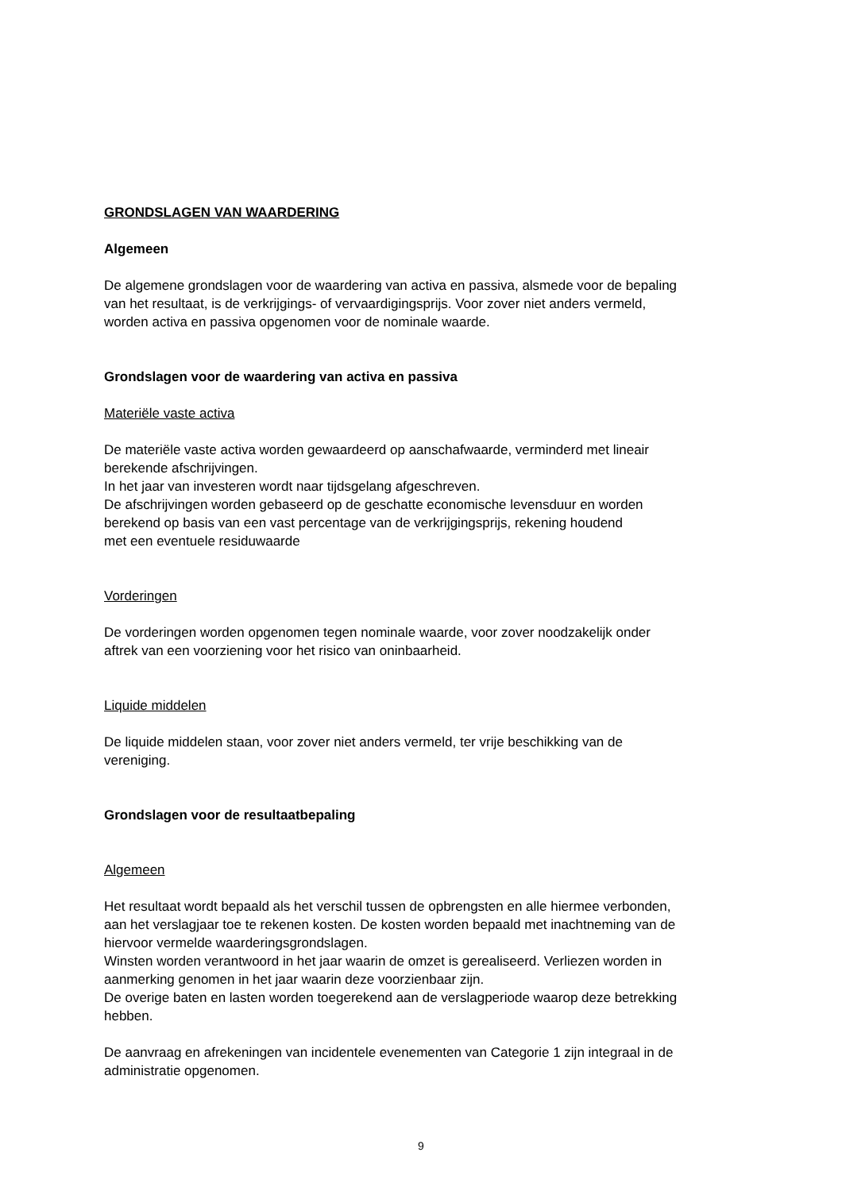GRONDSLAGEN VAN WAARDERING
Algemeen
De algemene grondslagen voor de waardering van activa en passiva, alsmede voor de bepaling
van het resultaat, is de verkrijgings- of vervaardigingsprijs. Voor zover niet anders vermeld,
worden activa en passiva opgenomen voor de nominale waarde.
Grondslagen voor de waardering van activa en passiva
Materiële vaste activa
De materiële vaste activa worden gewaardeerd op aanschafwaarde, verminderd met lineair
berekende afschrijvingen.
In het jaar van investeren wordt naar tijdsgelang afgeschreven.
De afschrijvingen worden gebaseerd op de geschatte economische levensduur en worden
berekend op basis van een vast percentage van de verkrijgingsprijs, rekening houdend
met een eventuele residuwaarde
Vorderingen
De vorderingen worden opgenomen tegen nominale waarde, voor zover noodzakelijk onder
aftrek van een voorziening voor het risico van oninbaarheid.
Liquide middelen
De liquide middelen staan, voor zover niet anders vermeld, ter vrije beschikking van de
vereniging.
Grondslagen voor de resultaatbepaling
Algemeen
Het resultaat wordt bepaald als het verschil tussen de opbrengsten en alle hiermee verbonden,
aan het verslagjaar toe te rekenen kosten. De kosten worden bepaald met inachtneming van de
hiervoor vermelde waarderingsgrondslagen.
Winsten worden verantwoord in het jaar waarin de omzet is gerealiseerd. Verliezen worden in
aanmerking genomen in het jaar waarin deze voorzienbaar zijn.
De overige baten en lasten worden toegerekend aan de verslagperiode waarop deze betrekking
hebben.
De aanvraag en afrekeningen van incidentele evenementen van Categorie 1 zijn integraal in de
administratie opgenomen.
9